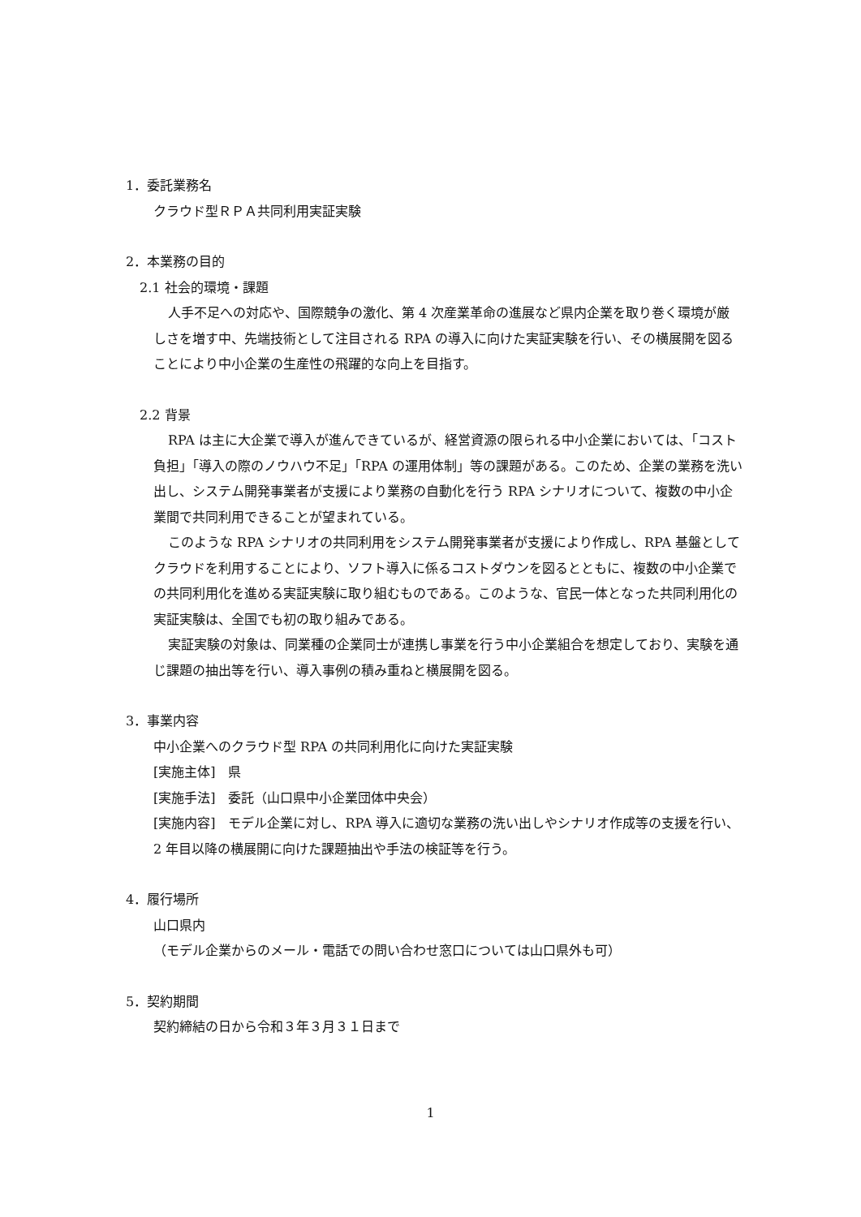1．委託業務名
クラウド型ＲＰＡ共同利用実証実験
2．本業務の目的
2.1 社会的環境・課題
人手不足への対応や、国際競争の激化、第 4 次産業革命の進展など県内企業を取り巻く環境が厳しさを増す中、先端技術として注目される RPA の導入に向けた実証実験を行い、その横展開を図ることにより中小企業の生産性の飛躍的な向上を目指す。
2.2 背景
RPA は主に大企業で導入が進んできているが、経営資源の限られる中小企業においては、「コスト負担」「導入の際のノウハウ不足」「RPA の運用体制」等の課題がある。このため、企業の業務を洗い出し、システム開発事業者が支援により業務の自動化を行う RPA シナリオについて、複数の中小企業間で共同利用できることが望まれている。
このような RPA シナリオの共同利用をシステム開発事業者が支援により作成し、RPA 基盤としてクラウドを利用することにより、ソフト導入に係るコストダウンを図るとともに、複数の中小企業での共同利用化を進める実証実験に取り組むものである。このような、官民一体となった共同利用化の実証実験は、全国でも初の取り組みである。
実証実験の対象は、同業種の企業同士が連携し事業を行う中小企業組合を想定しており、実験を通じ課題の抽出等を行い、導入事例の積み重ねと横展開を図る。
3．事業内容
中小企業へのクラウド型 RPA の共同利用化に向けた実証実験
[実施主体]　県
[実施手法]　委託（山口県中小企業団体中央会）
[実施内容]　モデル企業に対し、RPA 導入に適切な業務の洗い出しやシナリオ作成等の支援を行い、2 年目以降の横展開に向けた課題抽出や手法の検証等を行う。
4．履行場所
山口県内
（モデル企業からのメール・電話での問い合わせ窓口については山口県外も可）
5．契約期間
契約締結の日から令和３年３月３１日まで
1